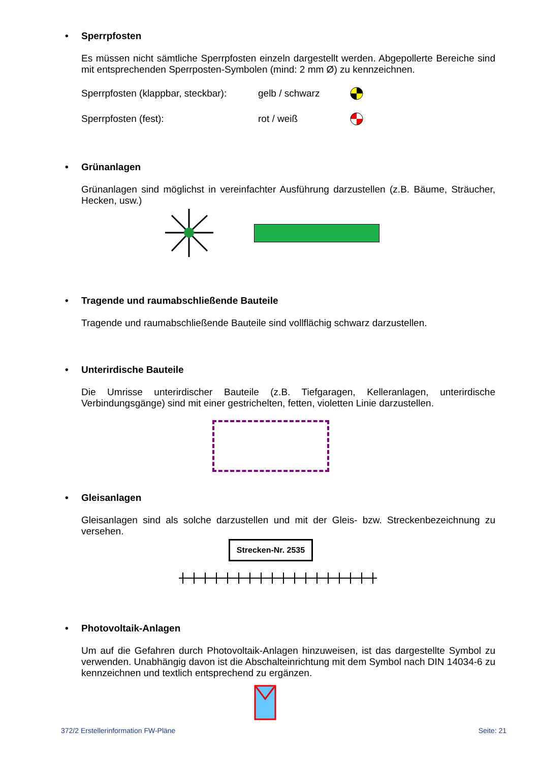• Sperrpfosten
Es müssen nicht sämtliche Sperrpfosten einzeln dargestellt werden. Abgepollerte Bereiche sind mit entsprechenden Sperrposten-Symbolen (mind: 2 mm Ø) zu kennzeichnen.
Sperrpfosten (klappbar, steckbar):
gelb / schwarz
Sperrpfosten (fest): rot / weiß
• Grünanlagen
Grünanlagen sind möglichst in vereinfachter Ausführung darzustellen (z.B. Bäume, Sträucher, Hecken, usw.)
• Tragende und raumabschließende Bauteile
Tragende und raumabschließende Bauteile sind vollflächig schwarz darzustellen.
• Unterirdische Bauteile
Die Umrisse unterirdischer Bauteile (z.B. Tiefgaragen, Kelleranlagen, unterirdische Verbindungsgänge) sind mit einer gestrichelten, fetten, violetten Linie darzustellen.
• Gleisanlagen
Gleisanlagen sind als solche darzustellen und mit der Gleis- bzw. Streckenbezeichnung zu versehen.
Strecken-Nr. 2535
• Photovoltaik-Anlagen
Um auf die Gefahren durch Photovoltaik-Anlagen hinzuweisen, ist das dargestellte Symbol zu verwenden. Unabhängig davon ist die Abschalteinrichtung mit dem Symbol nach DIN 14034-6 zu kennzeichnen und textlich entsprechend zu ergänzen.
372/2 Erstellerinformation FW-Pläne Seite: 21